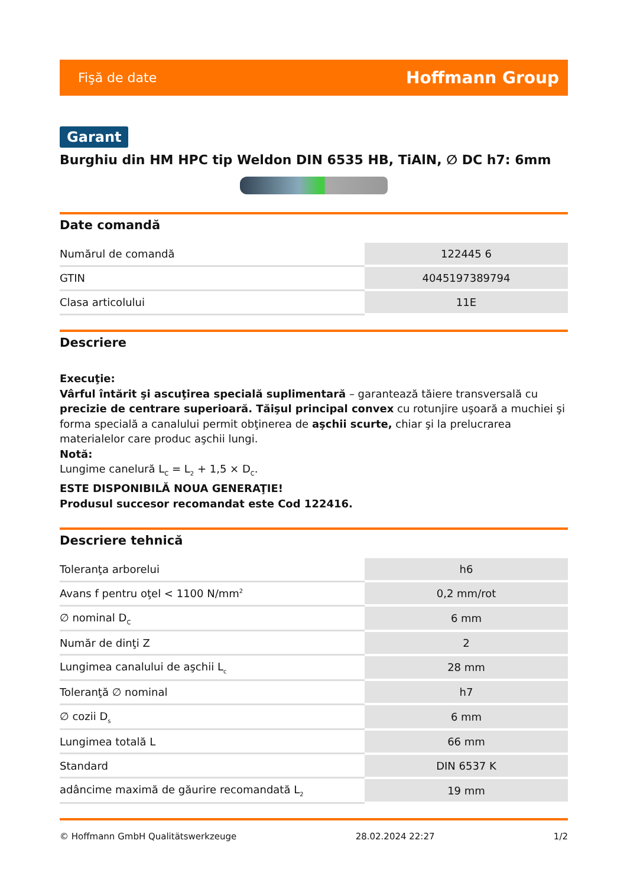Fişă de date Hoffmann Group
Garant
Burghiu din HM HPC tip Weldon DIN 6535 HB, TiAlN, ∅ DC h7: 6mm
Date comandă
| Numărul de comandă | 122445 6 |
| GTIN | 4045197389794 |
| Clasa articolului | 11E |
Descriere
Execuţie:
Vârful întărit şi ascuţirea specială suplimentară – garantează tăiere transversală cu precizie de centrare superioară. Tăişul principal convex cu rotunjire uşoară a muchiei şi forma specială a canalului permit obţinerea de aşchii scurte, chiar şi la prelucrarea materialelor care produc aşchii lungi.
Notă:
Lungime canelură L<sub>C</sub> = L<sub>2</sub> + 1,5 × D<sub>C</sub>.
ESTE DISPONIBILĂ NOUA GENERAŢIE!
Produsul succesor recomandat este Cod 122416.
Descriere tehnică
| Toleranţa arborelui | h6 |
| Avans f pentru oţel < 1100 N/mm<sup>2</sup> | 0,2 mm/rot |
| ∅ nominal D<sub>C</sub> | 6 mm |
| Număr de dinţi Z | 2 |
| Lungimea canalului de aşchii L<sub>c</sub> | 28 mm |
| Toleranţă ∅ nominal | h7 |
| ∅ cozii D<sub>s</sub> | 6 mm |
| Lungimea totală L | 66 mm |
| Standard | DIN 6537 K |
| adâncime maximă de găurire recomandată L<sub>2</sub> | 19 mm |
© Hoffmann GmbH Qualitätswerkzeuge 28.02.2024 22:27 1/2